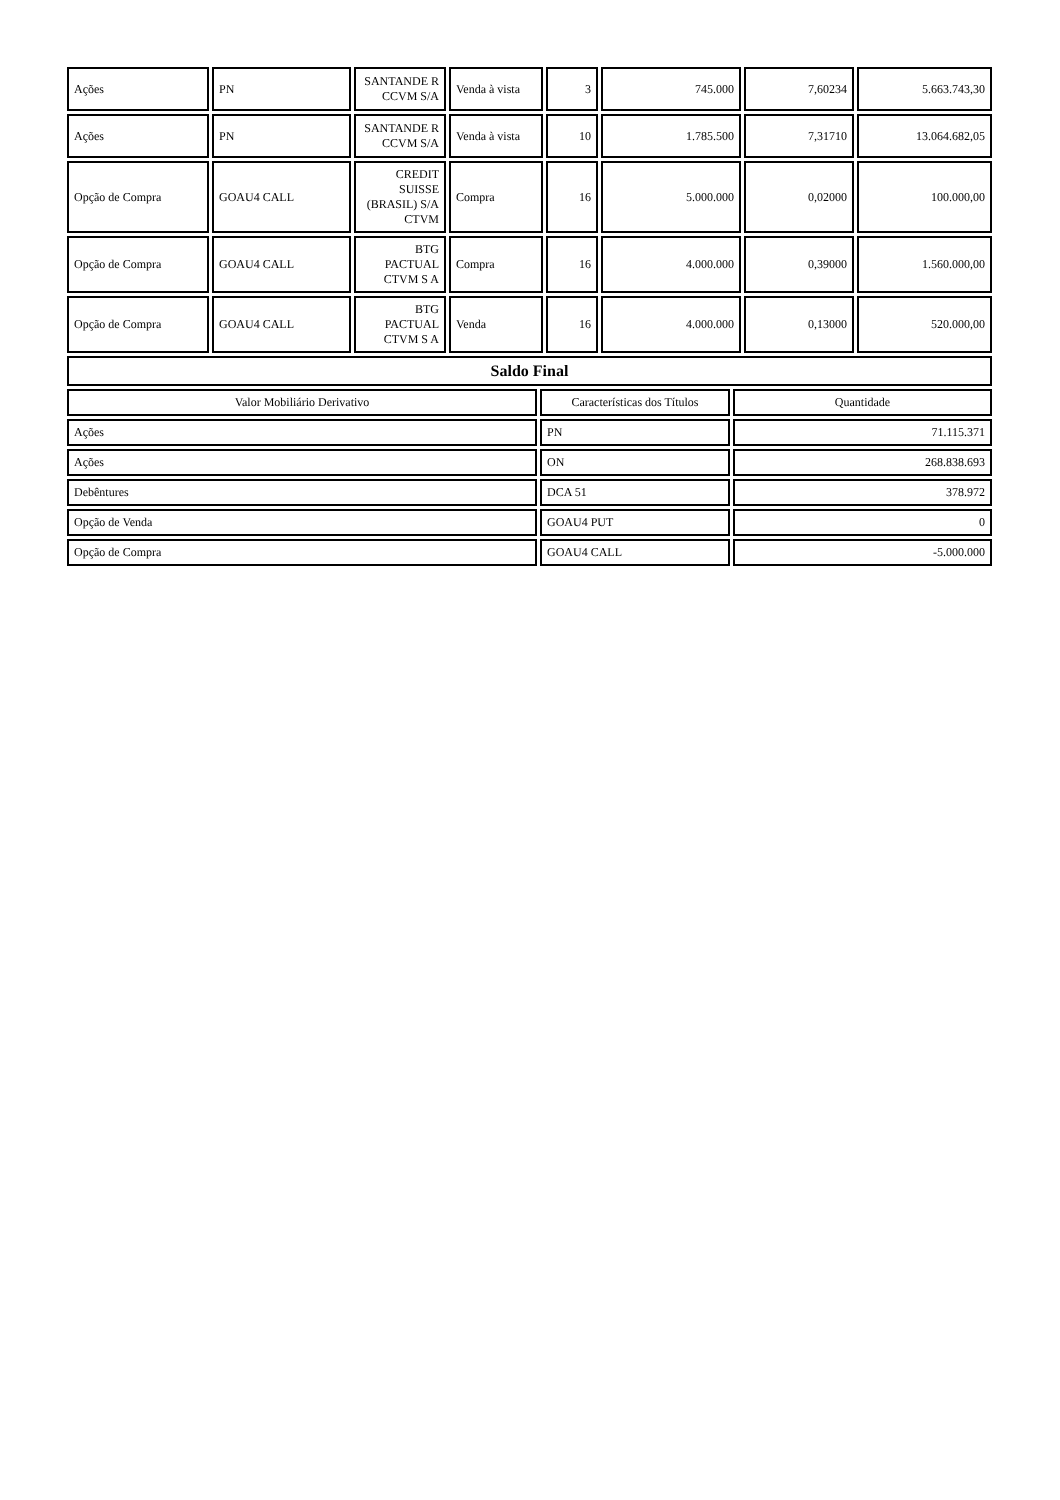| Ações | PN | SANTANDE R CCVM S/A | Venda à vista | 3 | 745.000 | 7,60234 | 5.663.743,30 |
| Ações | PN | SANTANDE R CCVM S/A | Venda à vista | 10 | 1.785.500 | 7,31710 | 13.064.682,05 |
| Opção de Compra | GOAU4 CALL | CREDIT SUISSE (BRASIL) S/A CTVM | Compra | 16 | 5.000.000 | 0,02000 | 100.000,00 |
| Opção de Compra | GOAU4 CALL | BTG PACTUAL CTVM S A | Compra | 16 | 4.000.000 | 0,39000 | 1.560.000,00 |
| Opção de Compra | GOAU4 CALL | BTG PACTUAL CTVM S A | Venda | 16 | 4.000.000 | 0,13000 | 520.000,00 |
| Saldo Final | | |
| Valor Mobiliário Derivativo | Características dos Títulos | Quantidade |
| Ações | PN | 71.115.371 |
| Ações | ON | 268.838.693 |
| Debêntures | DCA 51 | 378.972 |
| Opção de Venda | GOAU4 PUT | 0 |
| Opção de Compra | GOAU4 CALL | -5.000.000 |